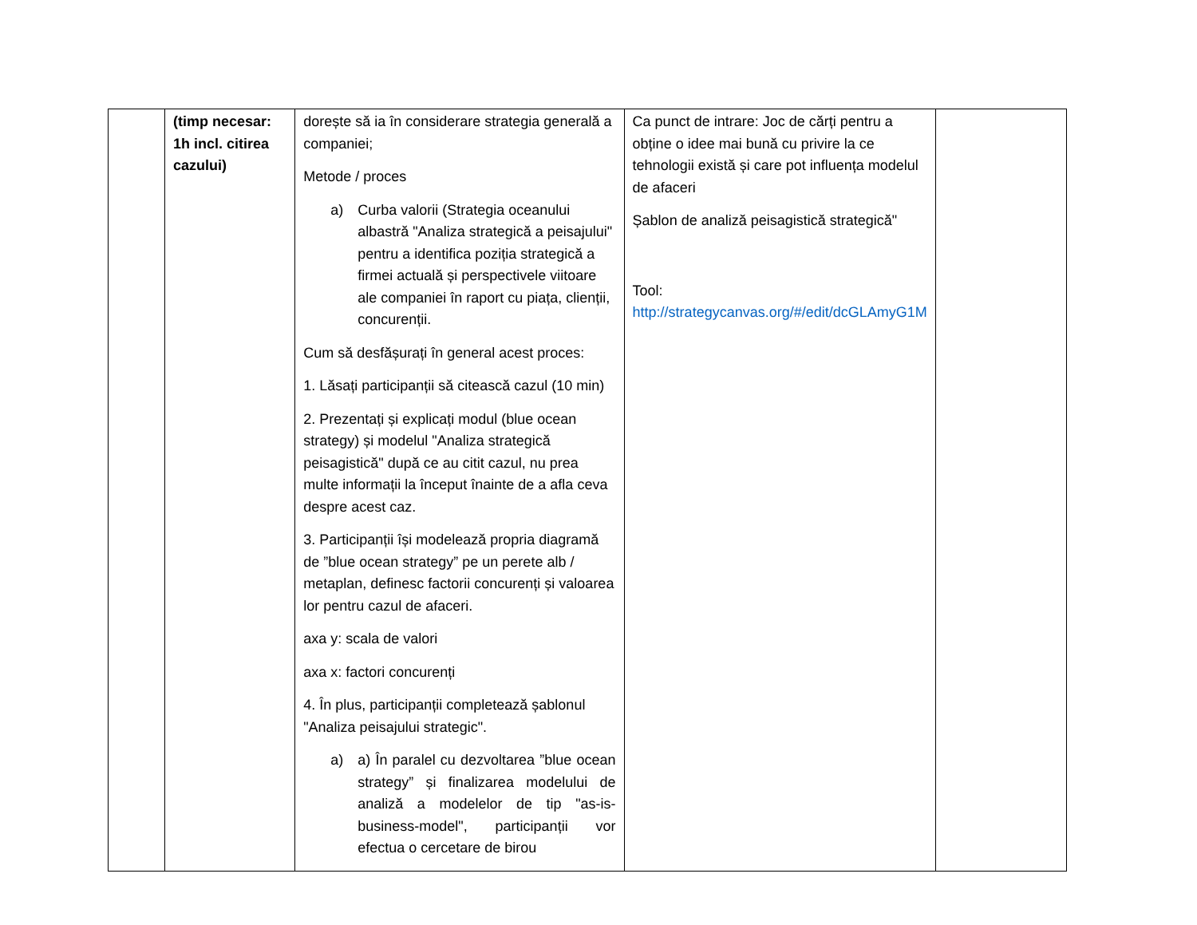| | (timp necesar: 1h incl. citirea cazului) | dorește să ia în considerare strategia generală a companiei; Metode / proces a) Curba valorii (Strategia oceanului albastră "Analiza strategică a peisajului" pentru a identifica poziția strategică a firmei actuală și perspectivele viitoare ale companiei în raport cu piața, clienții, concurenții. Cum să desfășurați în general acest proces: 1. Lăsați participanții să citească cazul (10 min) 2. Prezentați și explicați modul (blue ocean strategy) și modelul "Analiza strategică peisagistică" după ce au citit cazul, nu prea multe informații la început înainte de a afla ceva despre acest caz. 3. Participanții își modelează propria diagramă de ”blue ocean strategy” pe un perete alb / metaplan, definesc factorii concurenți și valoarea lor pentru cazul de afaceri. axa y: scala de valori axa x: factori concurenți 4. În plus, participanții completează șablonul "Analiza peisajului strategic". a) a) În paralel cu dezvoltarea ”blue ocean strategy” și finalizarea modelului de analiză a modelelor de tip "as-is-business-model", participanții vor efectua o cercetare de birou | Ca punct de intrare: Joc de cărți pentru a obține o idee mai bună cu privire la ce tehnologii există și care pot influența modelul de afaceri Șablon de analiză peisagistică strategică" Tool: http://strategycanvas.org/#/edit/dcGLAmyG1M | |